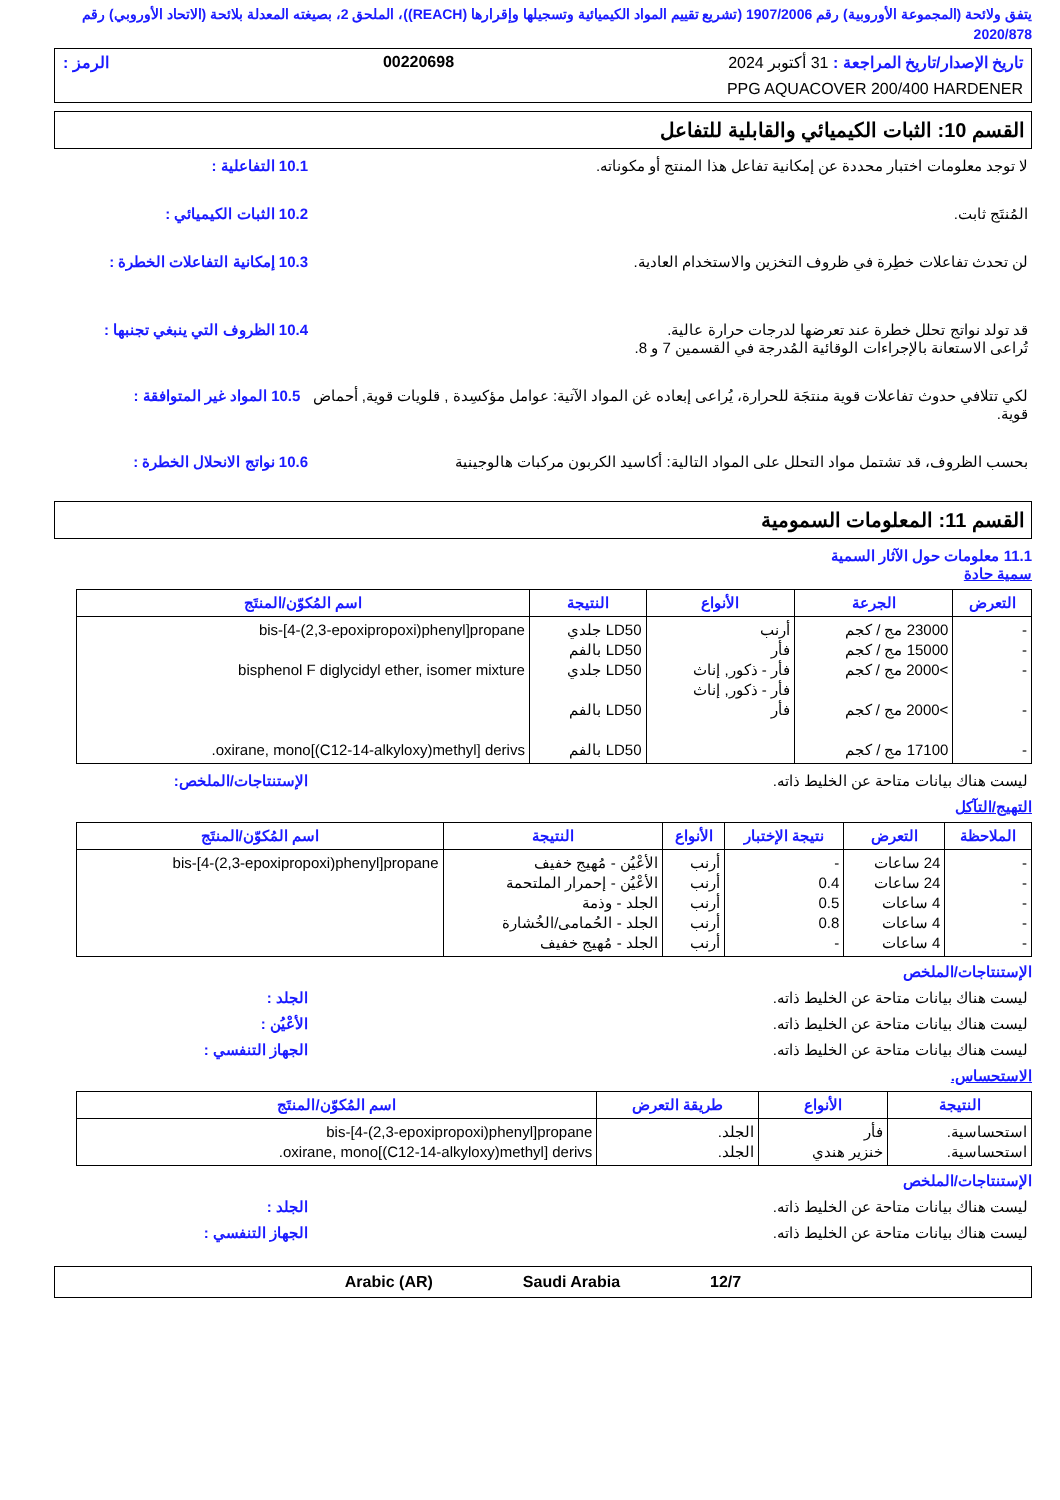يتفق ولائحة (المجموعة الأوروبية) رقم 1907/2006 (تشريع تقييم المواد الكيميائية وتسجيلها وإقرارها (REACH))، الملحق 2، بصيغته المعدلة بلائحة (الاتحاد الأوروبي) رقم 2020/878
تاريخ الإصدار/تاريخ المراجعة : 31 أكتوبر 2024 00220698 الرمز :
PPG AQUACOVER 200/400 HARDENER
القسم 10: الثبات الكيميائي والقابلية للتفاعل
لا توجد معلومات اختبار محددة عن إمكانية تفاعل هذا المنتج أو مكوناته.
10.1 التفاعلية :
المُنتَج ثابت. 10.2 الثبات الكيميائي :
لن تحدث تفاعلات خطِرة في ظروف التخزين والاستخدام العادية.
10.3 إمكانية التفاعلات الخطرة :
قد تولد نواتج تحلل خطرة عند تعرضها لدرجات حرارة عالية.
تُراعى الاستعانة بالإجراءات الوقائية المُدرجة في القسمين 7 و 8.
10.4 الظروف التي ينبغي تجنبها :
لكي تتلافي حدوث تفاعلات قوية منتجَة للحرارة، يُراعى إبعاده غن المواد الآتية: عوامل مؤكسِدة , قلويات قوية, أحماض قوية.
10.5 المواد غير المتوافقة :
بحسب الظروف، قد تشتمل مواد التحلل على المواد التالية: أكاسيد الكربون مركبات هالوجينية
10.6 نواتج الانحلال الخطرة :
القسم 11: المعلومات السمومية
11.1 معلومات حول الآثار السمية
سمية حادة
| التعرض | الجرعة | الأنواع | النتيجة | اسم المُكوّن/المنتَج |
| --- | --- | --- | --- | --- |
| - - - - - | 23000 مج / كجم 15000 مج / كجم >2000 مج / كجم >2000 مج / كجم 17100 مج / كجم | أرنب فأر فأر - ذكور, إناث فأر - ذكور, إناث فأر | LD50 جلدي LD50 بالفم LD50 جلدي LD50 بالفم LD50 بالفم | bis-[4-(2,3-epoxipropoxi)phenyl]propane bisphenol F diglycidyl ether, isomer mixture oxirane, mono[(C12-14-alkyloxy)methyl] derivs. |
ليست هناك بيانات متاحة عن الخليط ذاته.
الإستنتاجات/الملخص:
التهيج/التآكل
| الملاحظة | التعرض | نتيجة الإختبار | الأنواع | النتيجة | اسم المُكوّن/المنتَج |
| --- | --- | --- | --- | --- | --- |
| - - - - - | 24 ساعات 24 ساعات 4 ساعات 4 ساعات 4 ساعات | - 0.4 0.5 0.8 - | أرنب أرنب أرنب أرنب أرنب | الأعْيُن - مُهيج خفيف الأعْيُن - إحمرار الملتحمة الجلد - وذمة الجلد - الحُمامى/الخُشارة الجلد - مُهيج خفيف | bis-[4-(2,3-epoxipropoxi)phenyl]propane |
الإستنتاجات/الملخص
ليست هناك بيانات متاحة عن الخليط ذاته.
الجلد :
ليست هناك بيانات متاحة عن الخليط ذاته.
الأعْيُن :
ليست هناك بيانات متاحة عن الخليط ذاته.
الجهاز التنفسي :
الاستحساس.
| النتيجة | الأنواع | طريقة التعرض | اسم المُكوّن/المنتَج |
| --- | --- | --- | --- |
| استحساسية. استحساسية. | فأر خنزير هندي | الجلد. الجلد. | bis-[4-(2,3-epoxipropoxi)phenyl]propane oxirane, mono[(C12-14-alkyloxy)methyl] derivs. |
الإستنتاجات/الملخص
ليست هناك بيانات متاحة عن الخليط ذاته.
الجلد :
ليست هناك بيانات متاحة عن الخليط ذاته.
الجهاز التنفسي :
12/7 Saudi Arabia Arabic (AR)